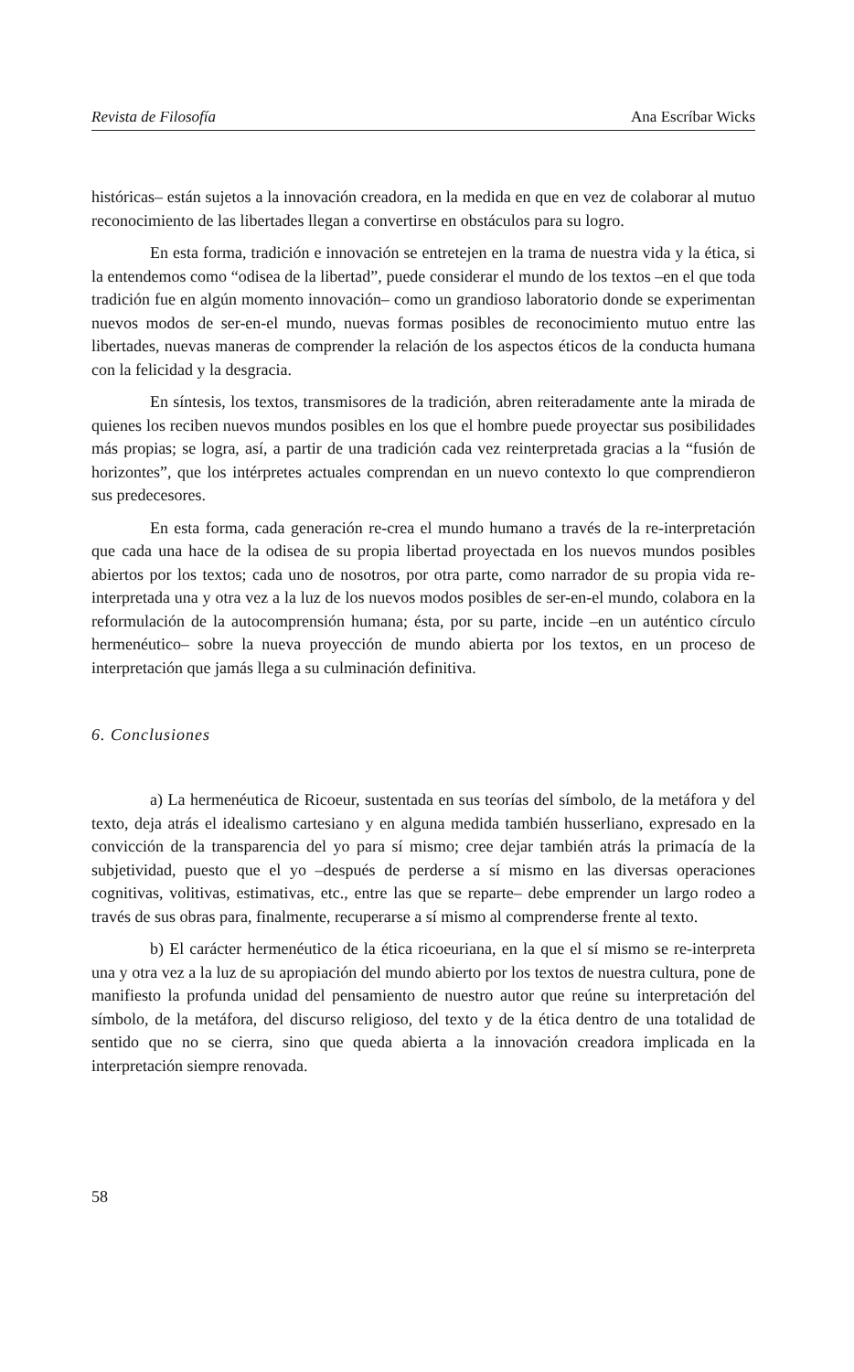Revista de Filosofía Ana Escríbar Wicks
históricas– están sujetos a la innovación creadora, en la medida en que en vez de colaborar al mutuo reconocimiento de las libertades llegan a convertirse en obstáculos para su logro.
En esta forma, tradición e innovación se entretejen en la trama de nuestra vida y la ética, si la entendemos como “odisea de la libertad”, puede considerar el mundo de los textos –en el que toda tradición fue en algún momento innovación– como un grandioso laboratorio donde se experimentan nuevos modos de ser-en-el mundo, nuevas formas posibles de reconocimiento mutuo entre las libertades, nuevas maneras de comprender la relación de los aspectos éticos de la conducta humana con la felicidad y la desgracia.
En síntesis, los textos, transmisores de la tradición, abren reiteradamente ante la mirada de quienes los reciben nuevos mundos posibles en los que el hombre puede proyectar sus posibilidades más propias; se logra, así, a partir de una tradición cada vez reinterpretada gracias a la “fusión de horizontes”, que los intérpretes actuales comprendan en un nuevo contexto lo que comprendieron sus predecesores.
En esta forma, cada generación re-crea el mundo humano a través de la re-interpretación que cada una hace de la odisea de su propia libertad proyectada en los nuevos mundos posibles abiertos por los textos; cada uno de nosotros, por otra parte, como narrador de su propia vida re-interpretada una y otra vez a la luz de los nuevos modos posibles de ser-en-el mundo, colabora en la reformulación de la autocomprensión humana; ésta, por su parte, incide –en un auténtico círculo hermenéutico– sobre la nueva proyección de mundo abierta por los textos, en un proceso de interpretación que jamás llega a su culminación definitiva.
6. Conclusiones
a) La hermenéutica de Ricoeur, sustentada en sus teorías del símbolo, de la metáfora y del texto, deja atrás el idealismo cartesiano y en alguna medida también husserliano, expresado en la convicción de la transparencia del yo para sí mismo; cree dejar también atrás la primacía de la subjetividad, puesto que el yo –después de perderse a sí mismo en las diversas operaciones cognitivas, volitivas, estimativas, etc., entre las que se reparte– debe emprender un largo rodeo a través de sus obras para, finalmente, recuperarse a sí mismo al comprenderse frente al texto.
b) El carácter hermenéutico de la ética ricoeuriana, en la que el sí mismo se re-interpreta una y otra vez a la luz de su apropiación del mundo abierto por los textos de nuestra cultura, pone de manifiesto la profunda unidad del pensamiento de nuestro autor que reúne su interpretación del símbolo, de la metáfora, del discurso religioso, del texto y de la ética dentro de una totalidad de sentido que no se cierra, sino que queda abierta a la innovación creadora implicada en la interpretación siempre renovada.
58